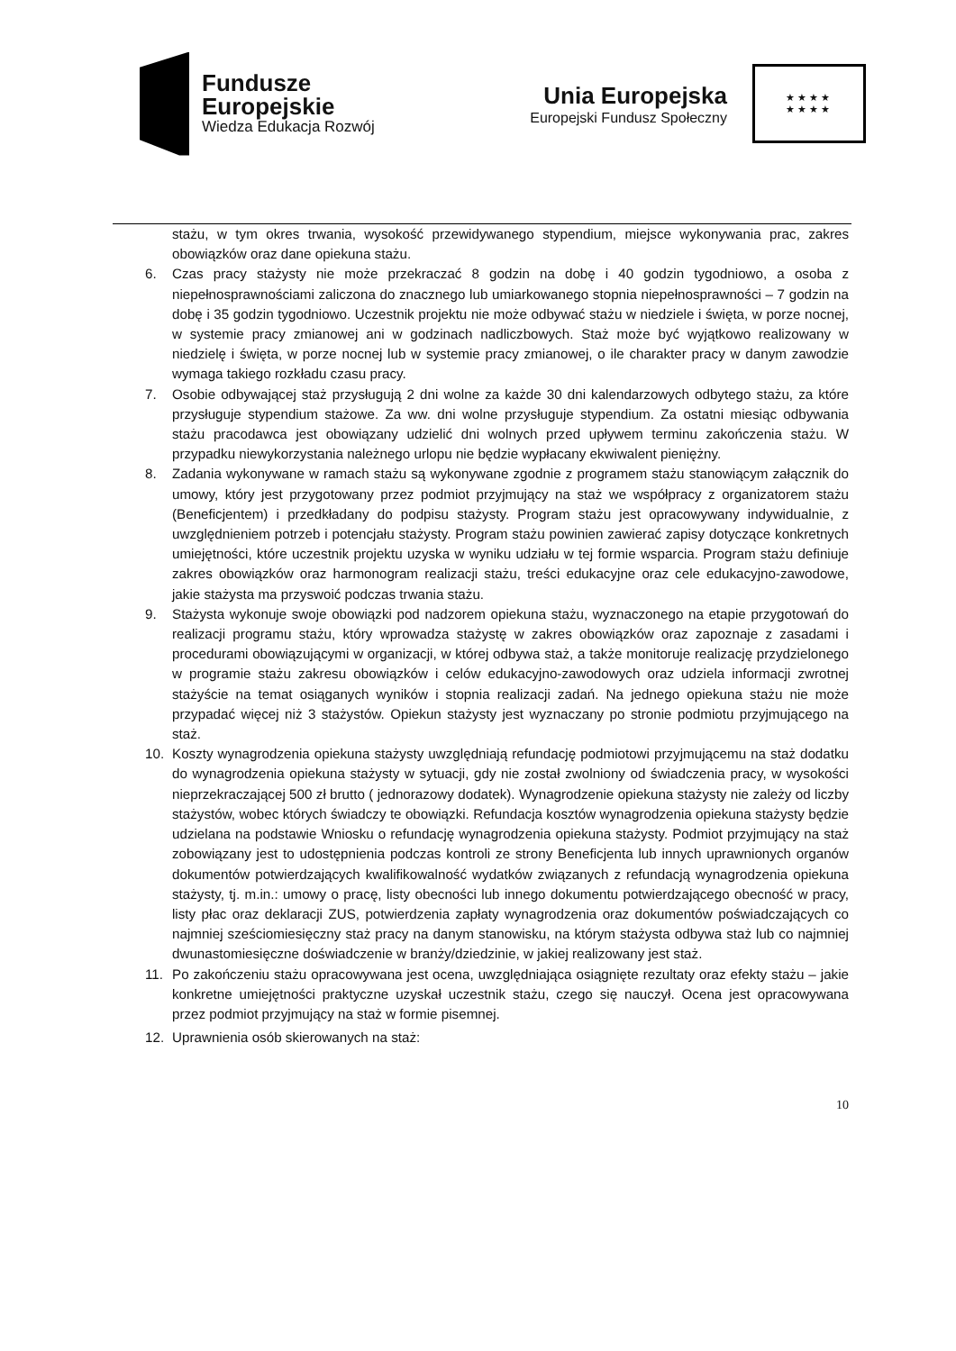Fundusze
Europejskie
Wiedza Edukacja Rozwój
Unia Europejska
Europejski Fundusz Społeczny
★★★★
★★★★
stażu, w tym okres trwania, wysokość przewidywanego stypendium, miejsce wykonywania prac, zakres obowiązków oraz dane opiekuna stażu.
6. Czas pracy stażysty nie może przekraczać 8 godzin na dobę i 40 godzin tygodniowo, a osoba z niepełnosprawnościami zaliczona do znacznego lub umiarkowanego stopnia niepełnosprawności – 7 godzin na dobę i 35 godzin tygodniowo. Uczestnik projektu nie może odbywać stażu w niedziele i święta, w porze nocnej, w systemie pracy zmianowej ani w godzinach nadliczbowych. Staż może być wyjątkowo realizowany w niedzielę i święta, w porze nocnej lub w systemie pracy zmianowej, o ile charakter pracy w danym zawodzie wymaga takiego rozkładu czasu pracy.
7. Osobie odbywającej staż przysługują 2 dni wolne za każde 30 dni kalendarzowych odbytego stażu, za które przysługuje stypendium stażowe. Za ww. dni wolne przysługuje stypendium. Za ostatni miesiąc odbywania stażu pracodawca jest obowiązany udzielić dni wolnych przed upływem terminu zakończenia stażu. W przypadku niewykorzystania należnego urlopu nie będzie wypłacany ekwiwalent pieniężny.
8. Zadania wykonywane w ramach stażu są wykonywane zgodnie z programem stażu stanowiącym załącznik do umowy, który jest przygotowany przez podmiot przyjmujący na staż we współpracy z organizatorem stażu (Beneficjentem) i przedkładany do podpisu stażysty. Program stażu jest opracowywany indywidualnie, z uwzględnieniem potrzeb i potencjału stażysty. Program stażu powinien zawierać zapisy dotyczące konkretnych umiejętności, które uczestnik projektu uzyska w wyniku udziału w tej formie wsparcia. Program stażu definiuje zakres obowiązków oraz harmonogram realizacji stażu, treści edukacyjne oraz cele edukacyjno-zawodowe, jakie stażysta ma przyswoić podczas trwania stażu.
9. Stażysta wykonuje swoje obowiązki pod nadzorem opiekuna stażu, wyznaczonego na etapie przygotowań do realizacji programu stażu, który wprowadza stażystę w zakres obowiązków oraz zapoznaje z zasadami i procedurami obowiązującymi w organizacji, w której odbywa staż, a także monitoruje realizację przydzielonego w programie stażu zakresu obowiązków i celów edukacyjno-zawodowych oraz udziela informacji zwrotnej stażyście na temat osiąganych wyników i stopnia realizacji zadań. Na jednego opiekuna stażu nie może przypadać więcej niż 3 stażystów. Opiekun stażysty jest wyznaczany po stronie podmiotu przyjmującego na staż.
10. Koszty wynagrodzenia opiekuna stażysty uwzględniają refundację podmiotowi przyjmującemu na staż dodatku do wynagrodzenia opiekuna stażysty w sytuacji, gdy nie został zwolniony od świadczenia pracy, w wysokości nieprzekraczającej 500 zł brutto ( jednorazowy dodatek). Wynagrodzenie opiekuna stażysty nie zależy od liczby stażystów, wobec których świadczy te obowiązki. Refundacja kosztów wynagrodzenia opiekuna stażysty będzie udzielana na podstawie Wniosku o refundację wynagrodzenia opiekuna stażysty. Podmiot przyjmujący na staż zobowiązany jest to udostępnienia podczas kontroli ze strony Beneficjenta lub innych uprawnionych organów dokumentów potwierdzających kwalifikowalność wydatków związanych z refundacją wynagrodzenia opiekuna stażysty, tj. m.in.: umowy o pracę, listy obecności lub innego dokumentu potwierdzającego obecność w pracy, listy płac oraz deklaracji ZUS, potwierdzenia zapłaty wynagrodzenia oraz dokumentów poświadczających co najmniej sześciomiesięczny staż pracy na danym stanowisku, na którym stażysta odbywa staż lub co najmniej dwunastomiesięczne doświadczenie w branży/dziedzinie, w jakiej realizowany jest staż.
11. Po zakończeniu stażu opracowywana jest ocena, uwzględniająca osiągnięte rezultaty oraz efekty stażu – jakie konkretne umiejętności praktyczne uzyskał uczestnik stażu, czego się nauczył. Ocena jest opracowywana przez podmiot przyjmujący na staż w formie pisemnej.
12. Uprawnienia osób skierowanych na staż:
10